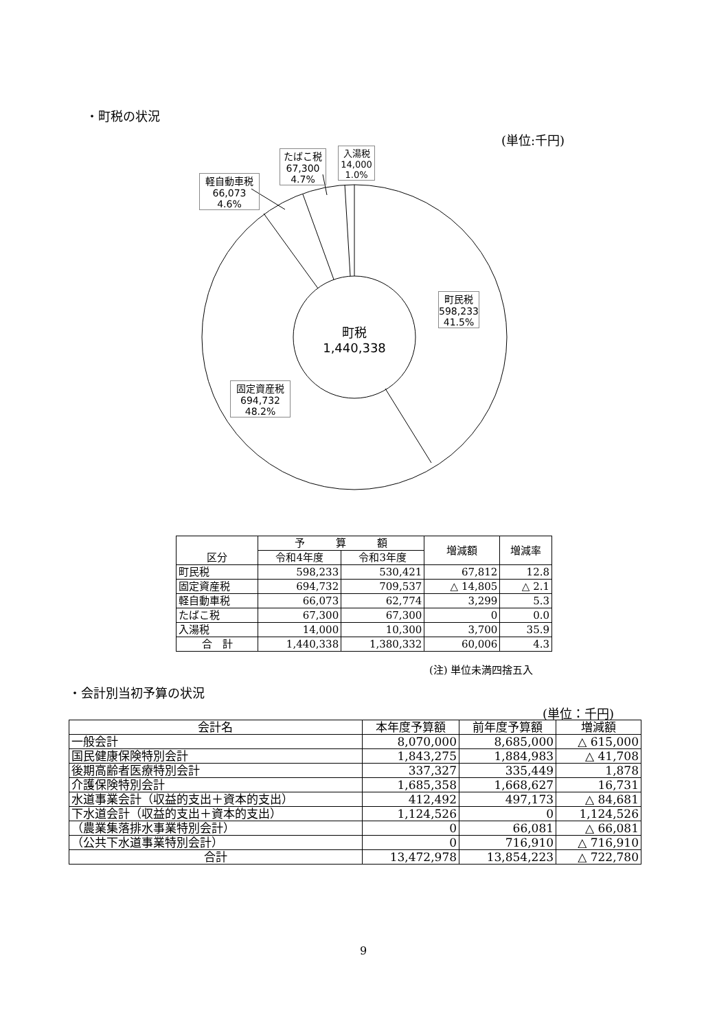・町税の状況
(単位:千円)
軽自動車税
66,073
4.6%
たばこ税
67,300
4.7%
入湯税
14,000
1.0%
町民税
598,233
41.5%
固定資産税
694,732
48.2%
町税
1,440,338
| 区分 | 予 算 額 | | 増減額 | 増減率 |
| --- | --- | --- | --- | --- |
| | 令和4年度 | 令和3年度 | | |
| 町民税 | 598,233 | 530,421 | 67,812 | 12.8 |
| 固定資産税 | 694,732 | 709,537 | △ 14,805 | △ 2.1 |
| 軽自動車税 | 66,073 | 62,774 | 3,299 | 5.3 |
| たばこ税 | 67,300 | 67,300 | 0 | 0.0 |
| 入湯税 | 14,000 | 10,300 | 3,700 | 35.9 |
| 合 計 | 1,440,338 | 1,380,332 | 60,006 | 4.3 |
(注) 単位未満四捨五入
・会計別当初予算の状況
(単位：千円)
| 会計名 | 本年度予算額 | 前年度予算額 | 増減額 |
| --- | --- | --- | --- |
| 一般会計 | 8,070,000 | 8,685,000 | △ 615,000 |
| 国民健康保険特別会計 | 1,843,275 | 1,884,983 | △ 41,708 |
| 後期高齢者医療特別会計 | 337,327 | 335,449 | 1,878 |
| 介護保険特別会計 | 1,685,358 | 1,668,627 | 16,731 |
| 水道事業会計（収益的支出＋資本的支出） | 412,492 | 497,173 | △ 84,681 |
| 下水道会計（収益的支出＋資本的支出） | 1,124,526 | 0 | 1,124,526 |
| （農業集落排水事業特別会計） | 0 | 66,081 | △ 66,081 |
| （公共下水道事業特別会計） | 0 | 716,910 | △ 716,910 |
| 合計 | 13,472,978 | 13,854,223 | △ 722,780 |
9